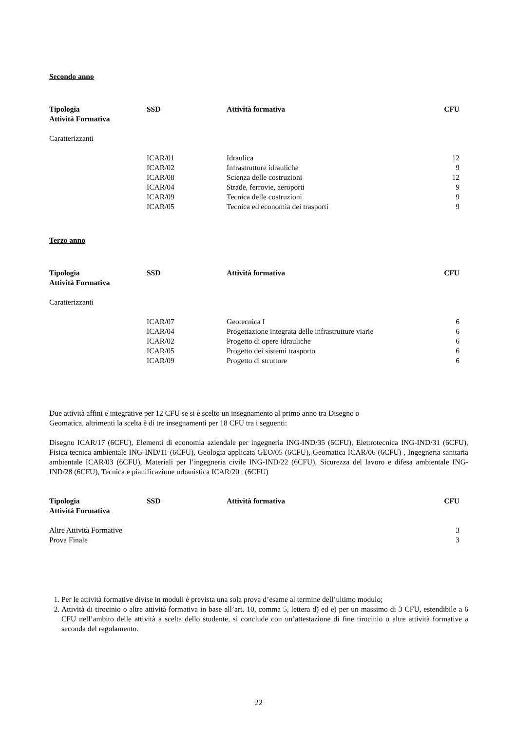Secondo anno
| Tipologia Attività Formativa | SSD | Attività formativa | CFU |
| --- | --- | --- | --- |
| Caratterizzanti | | | |
| | ICAR/01 | Idraulica | 12 |
| | ICAR/02 | Infrastrutture idrauliche | 9 |
| | ICAR/08 | Scienza delle costruzioni | 12 |
| | ICAR/04 | Strade, ferrovie, aeroporti | 9 |
| | ICAR/09 | Tecnica delle costruzioni | 9 |
| | ICAR/05 | Tecnica ed economia dei trasporti | 9 |
Terzo anno
| Tipologia Attività Formativa | SSD | Attività formativa | CFU |
| --- | --- | --- | --- |
| Caratterizzanti | | | |
| | ICAR/07 | Geotecnica I | 6 |
| | ICAR/04 | Progettazione integrata delle infrastrutture viarie | 6 |
| | ICAR/02 | Progetto di opere idrauliche | 6 |
| | ICAR/05 | Progetto dei sistemi trasporto | 6 |
| | ICAR/09 | Progetto di strutture | 6 |
Due attività affini e integrative per 12 CFU se si è scelto un insegnamento al primo anno tra Disegno o
Geomatica, altrimenti la scelta è di tre insegnamenti per 18 CFU tra i seguenti:
Disegno ICAR/17 (6CFU), Elementi di economia aziendale per ingegneria ING-IND/35 (6CFU), Elettrotecnica ING-IND/31 (6CFU), Fisica tecnica ambientale ING-IND/11 (6CFU), Geologia applicata GEO/05 (6CFU), Geomatica ICAR/06 (6CFU) , Ingegneria sanitaria ambientale ICAR/03 (6CFU), Materiali per l’ingegneria civile ING-IND/22 (6CFU), Sicurezza del lavoro e difesa ambientale ING- IND/28 (6CFU), Tecnica e pianificazione urbanistica ICAR/20 . (6CFU)
| Tipologia Attività Formativa | SSD | Attività formativa | CFU |
| --- | --- | --- | --- |
| Altre Attività Formative | | | 3 |
| Prova Finale | | | 3 |
1. Per le attività formative divise in moduli è prevista una sola prova d’esame al termine dell’ultimo modulo;
2. Attività di tirocinio o altre attività formativa in base all’art. 10, comma 5, lettera d) ed e) per un massimo di 3 CFU, estendibile a 6 CFU nell’ambito delle attività a scelta dello studente, si conclude con un’attestazione di fine tirocinio o altre attività formative a seconda del regolamento.
22